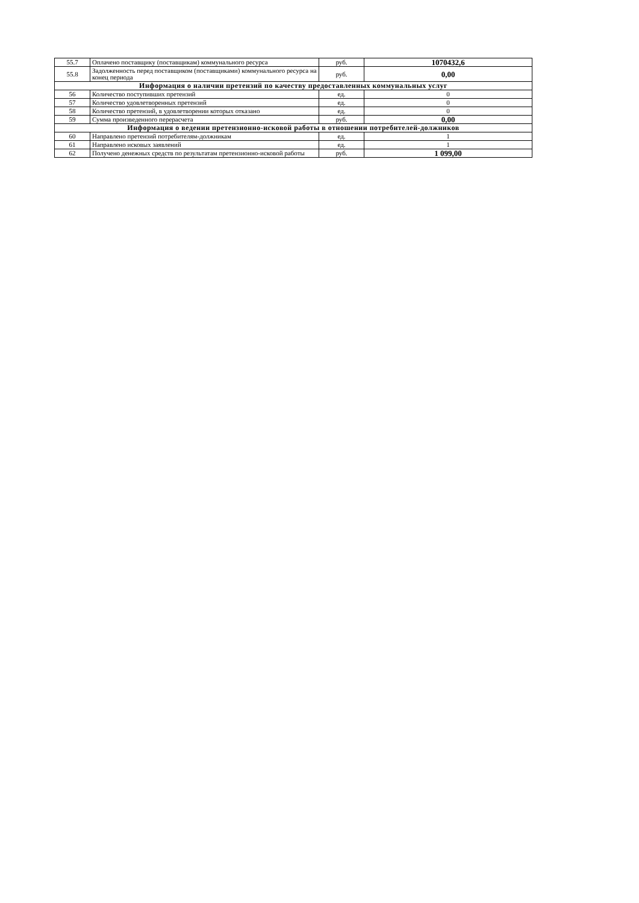| 55.7 | Оплачено поставщику (поставщикам) коммунального ресурса | руб. | 1070432,6 |
| 55.8 | Задолженность перед поставщиком (поставщиками) коммунального ресурса на конец периода | руб. | 0,00 |
| Информация о наличии претензий по качеству предоставленных коммунальных услуг | | | |
| 56 | Количество поступивших претензий | ед. | 0 |
| 57 | Количество удовлетворенных претензий | ед. | 0 |
| 58 | Количество претензий, в удовлетворении которых отказано | ед. | 0 |
| 59 | Сумма произведенного перерасчета | руб. | 0,00 |
| Информация о ведении претензионно-исковой работы в отношении потребителей-должников | | | |
| 60 | Направлено претензий потребителям-должникам | ед. | 1 |
| 61 | Направлено исковых заявлений | ед. | 1 |
| 62 | Получено денежных средств по результатам претензионно-исковой работы | руб. | 1 099,00 |